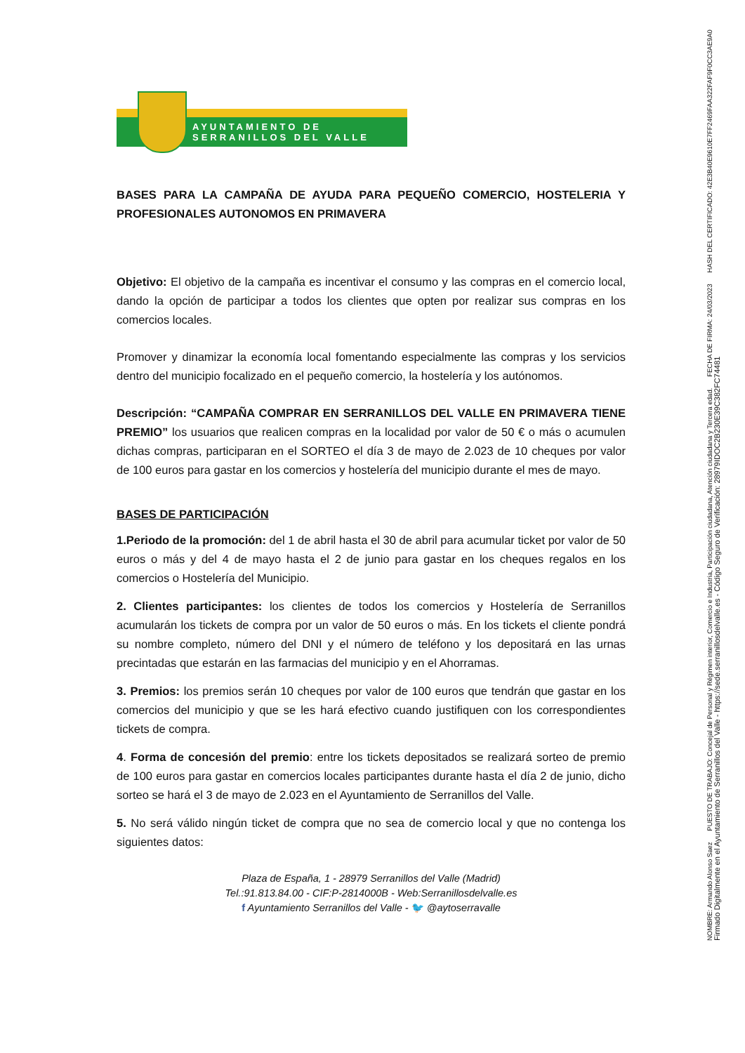AYUNTAMIENTO DE
SERRANILLOS DEL VALLE
BASES PARA LA CAMPAÑA DE AYUDA PARA PEQUEÑO COMERCIO, HOSTELERIA Y PROFESIONALES AUTONOMOS EN PRIMAVERA
Objetivo: El objetivo de la campaña es incentivar el consumo y las compras en el comercio local, dando la opción de participar a todos los clientes que opten por realizar sus compras en los comercios locales.
Promover y dinamizar la economía local fomentando especialmente las compras y los servicios dentro del municipio focalizado en el pequeño comercio, la hostelería y los autónomos.
Descripción: “CAMPAÑA COMPRAR EN SERRANILLOS DEL VALLE EN PRIMAVERA TIENE PREMIO” los usuarios que realicen compras en la localidad por valor de 50 € o más o acumulen dichas compras, participaran en el SORTEO el día 3 de mayo de 2.023 de 10 cheques por valor de 100 euros para gastar en los comercios y hostelería del municipio durante el mes de mayo.
BASES DE PARTICIPACIÓN
1.Periodo de la promoción: del 1 de abril hasta el 30 de abril para acumular ticket por valor de 50 euros o más y del 4 de mayo hasta el 2 de junio para gastar en los cheques regalos en los comercios o Hostelería del Municipio.
2. Clientes participantes: los clientes de todos los comercios y Hostelería de Serranillos acumularán los tickets de compra por un valor de 50 euros o más. En los tickets el cliente pondrá su nombre completo, número del DNI y el número de teléfono y los depositará en las urnas precintadas que estarán en las farmacias del municipio y en el Ahorramas.
3. Premios: los premios serán 10 cheques por valor de 100 euros que tendrán que gastar en los comercios del municipio y que se les hará efectivo cuando justifiquen con los correspondientes tickets de compra.
4. Forma de concesión del premio: entre los tickets depositados se realizará sorteo de premio de 100 euros para gastar en comercios locales participantes durante hasta el día 2 de junio, dicho sorteo se hará el 3 de mayo de 2.023 en el Ayuntamiento de Serranillos del Valle.
5. No será válido ningún ticket de compra que no sea de comercio local y que no contenga los siguientes datos:
Plaza de España, 1 - 28979 Serranillos del Valle (Madrid)
Tel.:91.813.84.00 - CIF:P-2814000B - Web:Serranillosdelvalle.es
f Ayuntamiento Serranillos del Valle - 🐦 @aytoserravalle
NOMBRE: Armando Alonso Saez PUESTO DE TRABAJO: Concejal de Personal y Régimen interior, Comercio e Industria, Participación ciudadana, Atención ciudadana y Tercera edad. FECHA DE FIRMA: 24/03/2023 HASH DEL CERTIFICADO: 42E3B40E9610E7FF2469FAA322FAF9F0CC3AE9A0
Firmado Digitalmente en el Ayuntamiento de Serranillos del Valle - https://sede.serranillosdelvalle.es - Código Seguro de Verificación: 28979IDOC2B230E39C382FC74481